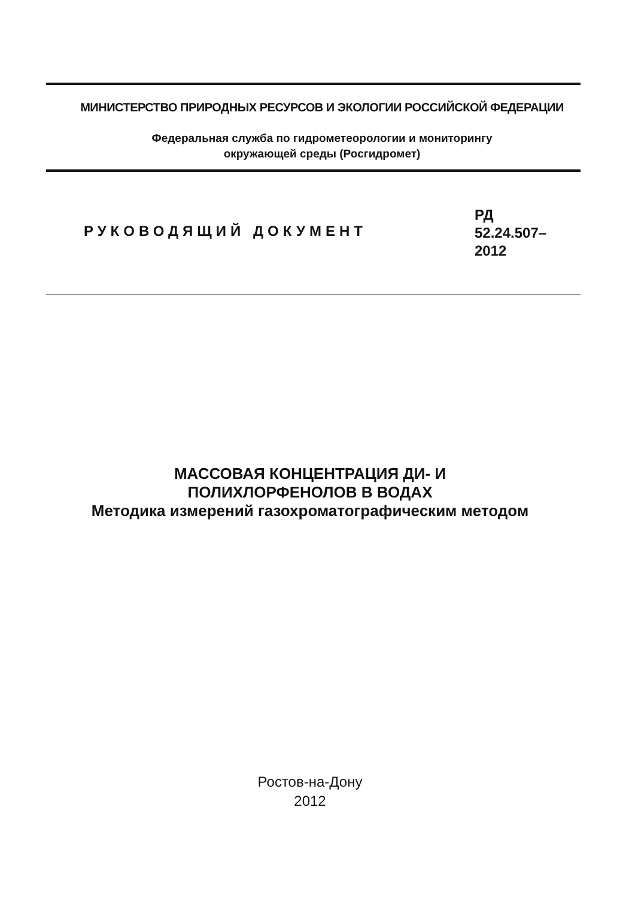МИНИСТЕРСТВО ПРИРОДНЫХ РЕСУРСОВ И ЭКОЛОГИИ РОССИЙСКОЙ ФЕДЕРАЦИИ
Федеральная служба по гидрометеорологии и мониторингу
окружающей среды (Росгидромет)
РУКОВОДЯЩИЙ ДОКУМЕНТ
РД
52.24.507–
2012
МАССОВАЯ КОНЦЕНТРАЦИЯ ДИ- И
ПОЛИХЛОРФЕНОЛОВ В ВОДАХ
Методика измерений газохроматографическим методом
Ростов-на-Дону
2012